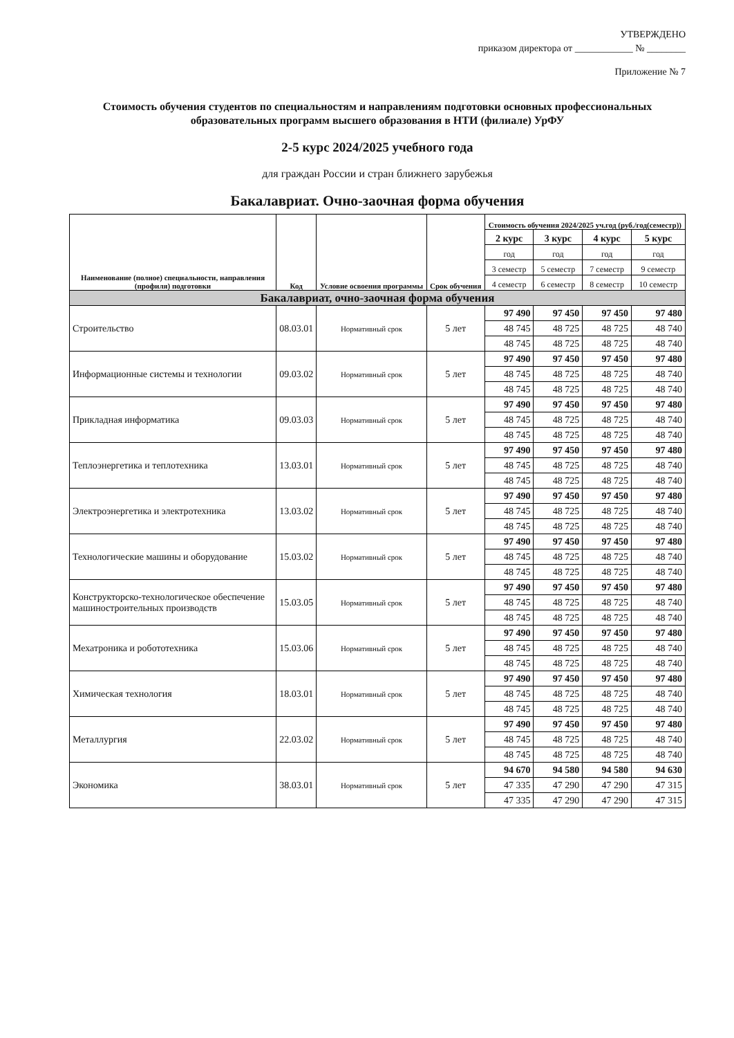УТВЕРЖДЕНО
приказом директора от ____________ № ________
Приложение № 7
Стоимость обучения студентов по специальностям и направлениям подготовки основных профессиональных образовательных программ высшего образования в НТИ (филиале) УрФУ
2-5 курс 2024/2025 учебного года
для граждан России и стран ближнего зарубежья
Бакалавриат. Очно-заочная форма обучения
| Наименование (полное) специальности, направления (профиля) подготовки | Код | Условие освоения программы | Срок обучения | Стоимость обучения 2024/2025 уч.год (руб./год(семестр)) | | | |
| --- | --- | --- | --- | --- | --- | --- | --- |
| | | | | 2 курс | 3 курс | 4 курс | 5 курс |
| | | | | год | год | год | год |
| | | | | 3 семестр | 5 семестр | 7 семестр | 9 семестр |
| | | | | 4 семестр | 6 семестр | 8 семестр | 10 семестр |
| Бакалавриат, очно-заочная форма обучения | | | | | | | |
| Строительство | 08.03.01 | Нормативный срок | 5 лет | 97 490 | 97 450 | 97 450 | 97 480 |
| | | | | 48 745 | 48 725 | 48 725 | 48 740 |
| | | | | 48 745 | 48 725 | 48 725 | 48 740 |
| Информационные системы и технологии | 09.03.02 | Нормативный срок | 5 лет | 97 490 | 97 450 | 97 450 | 97 480 |
| | | | | 48 745 | 48 725 | 48 725 | 48 740 |
| | | | | 48 745 | 48 725 | 48 725 | 48 740 |
| Прикладная информатика | 09.03.03 | Нормативный срок | 5 лет | 97 490 | 97 450 | 97 450 | 97 480 |
| | | | | 48 745 | 48 725 | 48 725 | 48 740 |
| | | | | 48 745 | 48 725 | 48 725 | 48 740 |
| Теплоэнергетика и теплотехника | 13.03.01 | Нормативный срок | 5 лет | 97 490 | 97 450 | 97 450 | 97 480 |
| | | | | 48 745 | 48 725 | 48 725 | 48 740 |
| | | | | 48 745 | 48 725 | 48 725 | 48 740 |
| Электроэнергетика и электротехника | 13.03.02 | Нормативный срок | 5 лет | 97 490 | 97 450 | 97 450 | 97 480 |
| | | | | 48 745 | 48 725 | 48 725 | 48 740 |
| | | | | 48 745 | 48 725 | 48 725 | 48 740 |
| Технологические машины и оборудование | 15.03.02 | Нормативный срок | 5 лет | 97 490 | 97 450 | 97 450 | 97 480 |
| | | | | 48 745 | 48 725 | 48 725 | 48 740 |
| | | | | 48 745 | 48 725 | 48 725 | 48 740 |
| Конструкторско-технологическое обеспечение машиностроительных производств | 15.03.05 | Нормативный срок | 5 лет | 97 490 | 97 450 | 97 450 | 97 480 |
| | | | | 48 745 | 48 725 | 48 725 | 48 740 |
| | | | | 48 745 | 48 725 | 48 725 | 48 740 |
| Мехатроника и робототехника | 15.03.06 | Нормативный срок | 5 лет | 97 490 | 97 450 | 97 450 | 97 480 |
| | | | | 48 745 | 48 725 | 48 725 | 48 740 |
| | | | | 48 745 | 48 725 | 48 725 | 48 740 |
| Химическая технология | 18.03.01 | Нормативный срок | 5 лет | 97 490 | 97 450 | 97 450 | 97 480 |
| | | | | 48 745 | 48 725 | 48 725 | 48 740 |
| | | | | 48 745 | 48 725 | 48 725 | 48 740 |
| Металлургия | 22.03.02 | Нормативный срок | 5 лет | 97 490 | 97 450 | 97 450 | 97 480 |
| | | | | 48 745 | 48 725 | 48 725 | 48 740 |
| | | | | 48 745 | 48 725 | 48 725 | 48 740 |
| Экономика | 38.03.01 | Нормативный срок | 5 лет | 94 670 | 94 580 | 94 580 | 94 630 |
| | | | | 47 335 | 47 290 | 47 290 | 47 315 |
| | | | | 47 335 | 47 290 | 47 290 | 47 315 |